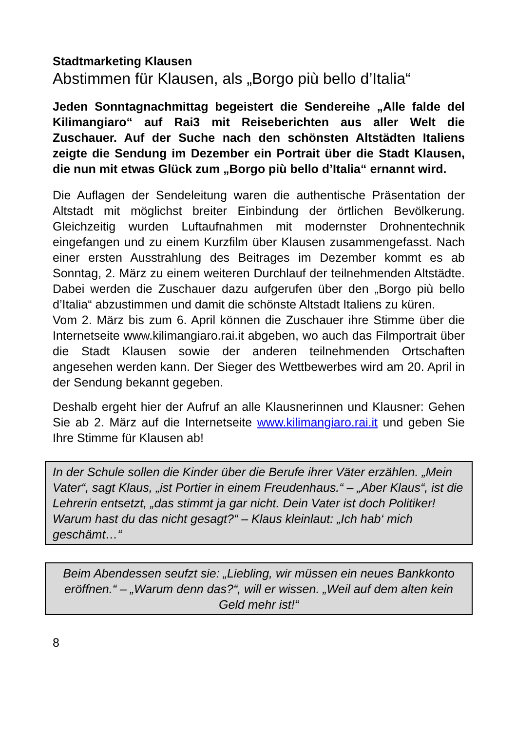Stadtmarketing Klausen
Abstimmen für Klausen, als „Borgo più bello d’Italia“
Jeden Sonntagnachmittag begeistert die Sendereihe „Alle falde del Kilimangiaro“ auf Rai3 mit Reiseberichten aus aller Welt die Zuschauer. Auf der Suche nach den schönsten Altstädten Italiens zeigte die Sendung im Dezember ein Portrait über die Stadt Klausen, die nun mit etwas Glück zum „Borgo più bello d’Italia“ ernannt wird.
Die Auflagen der Sendeleitung waren die authentische Präsentation der Altstadt mit möglichst breiter Einbindung der örtlichen Bevölkerung. Gleichzeitig wurden Luftaufnahmen mit modernster Drohnentechnik eingefangen und zu einem Kurzfilm über Klausen zusammengefasst. Nach einer ersten Ausstrahlung des Beitrages im Dezember kommt es ab Sonntag, 2. März zu einem weiteren Durchlauf der teilnehmenden Altstädte. Dabei werden die Zuschauer dazu aufgerufen über den „Borgo più bello d’Italia“ abzustimmen und damit die schönste Altstadt Italiens zu küren.
Vom 2. März bis zum 6. April können die Zuschauer ihre Stimme über die Internetseite www.kilimangiaro.rai.it abgeben, wo auch das Filmportrait über die Stadt Klausen sowie der anderen teilnehmenden Ortschaften angesehen werden kann. Der Sieger des Wettbewerbes wird am 20. April in der Sendung bekannt gegeben.
Deshalb ergeht hier der Aufruf an alle Klausnerinnen und Klausner: Gehen Sie ab 2. März auf die Internetseite www.kilimangiaro.rai.it und geben Sie Ihre Stimme für Klausen ab!
In der Schule sollen die Kinder über die Berufe ihrer Väter erzählen. „Mein Vater“, sagt Klaus, „ist Portier in einem Freudenhaus.“ – „Aber Klaus“, ist die Lehrerin entsetzt, „das stimmt ja gar nicht. Dein Vater ist doch Politiker! Warum hast du das nicht gesagt?“ – Klaus kleinlaut: „Ich hab‘ mich geschämt…“
Beim Abendessen seufzt sie: „Liebling, wir müssen ein neues Bankkonto eröffnen.“ – „Warum denn das?“, will er wissen. „Weil auf dem alten kein Geld mehr ist!“
8